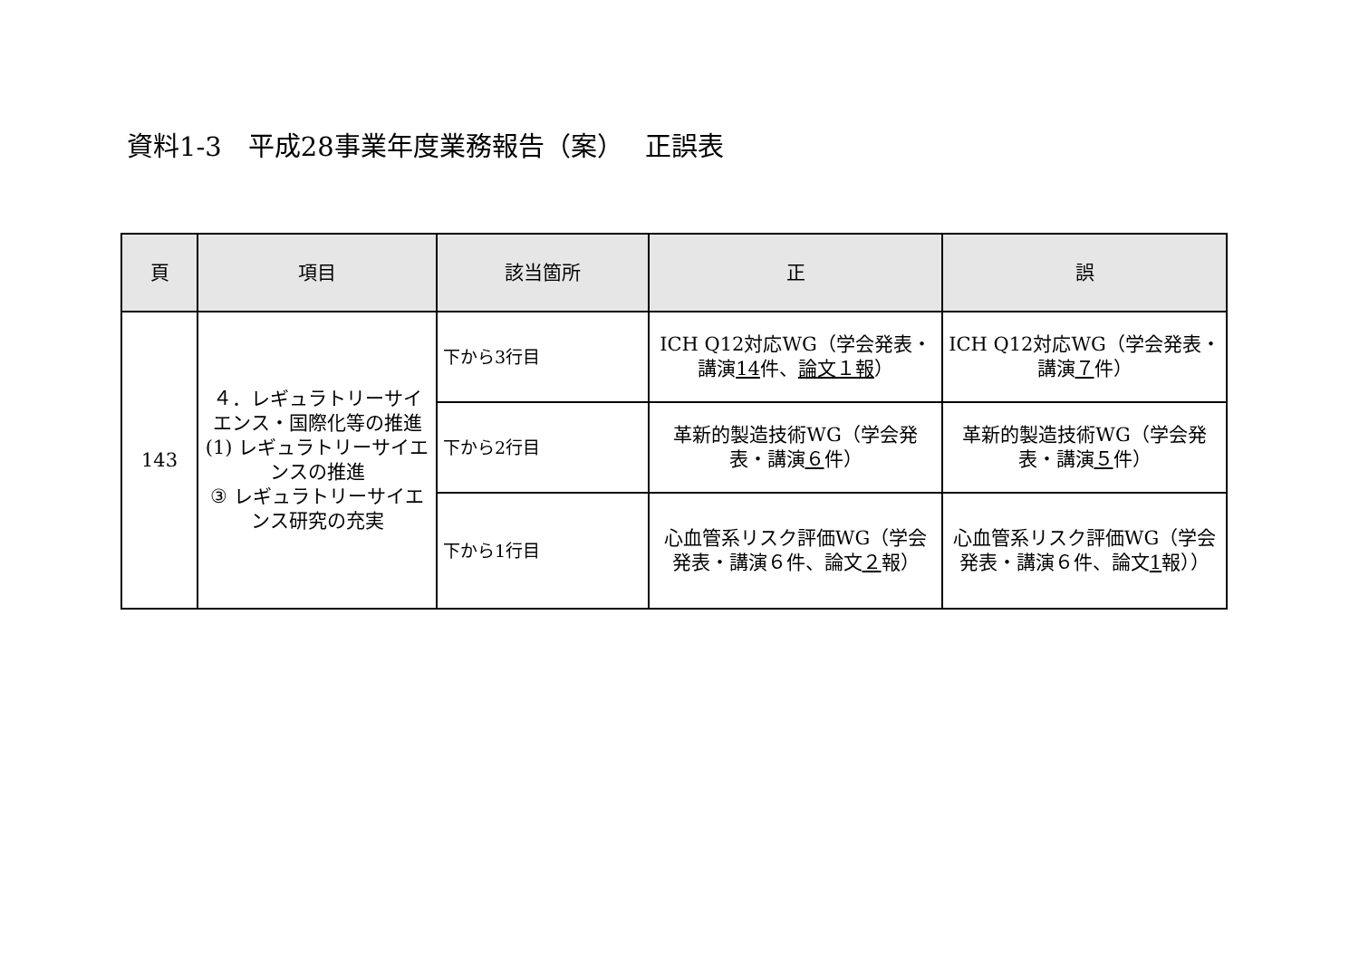資料1-3　平成28事業年度業務報告（案）　 正誤表
| 頁 | 項目 | 該当箇所 | 正 | 誤 |
| --- | --- | --- | --- | --- |
| 143 | ４．レギュラトリーサイエンス・国際化等の推進 (1) レギュラトリーサイエンスの推進 ③ レギュラトリーサイエンス研究の充実 | 下から3行目 | ICH Q12対応WG（学会発表・講演 14 件、 論文１報 ） | ICH Q12対応WG（学会発表・講演 ７ 件） |
| | | 下から2行目 | 革新的製造技術WG（学会発表・講演 ６ 件） | 革新的製造技術WG（学会発表・講演 ５ 件） |
| | | 下から1行目 | 心血管系リスク評価WG（学会発表・講演６件、論文 ２ 報） | 心血管系リスク評価WG（学会発表・講演６件、論文 1 報）） |